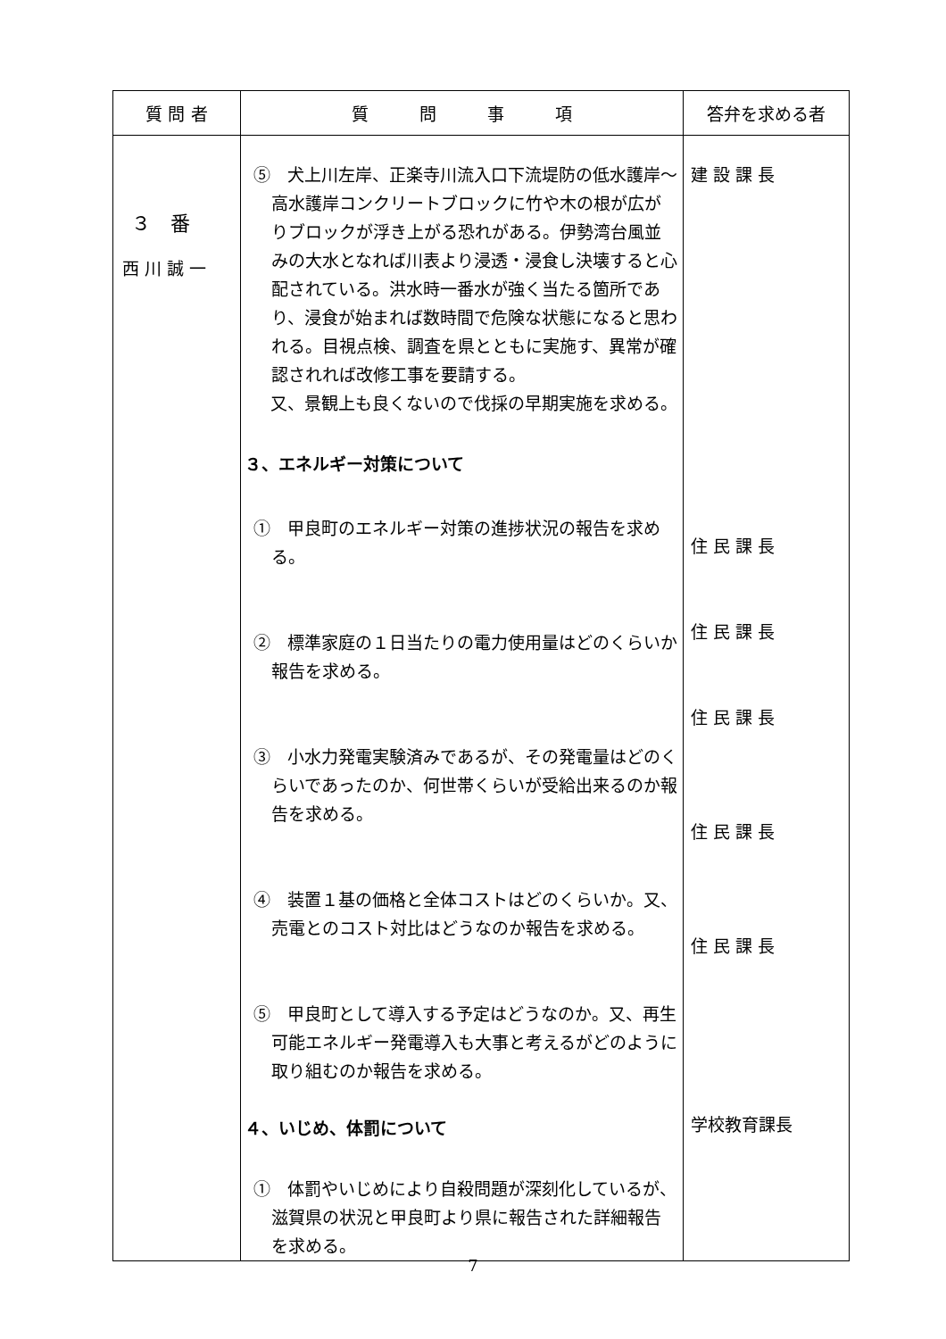| 質 問 者 | 質 問 事 項 | 答弁を求める者 |
| --- | --- | --- |
| ３ 番 西 川 誠 一 | ⑤ 犬上川左岸、正楽寺川流入口下流堤防の低水護岸～高水護岸コンクリートブロックに竹や木の根が広がりブロックが浮き上がる恐れがある。伊勢湾台風並みの大水となれば川表より浸透・浸食し決壊すると心配されている。洪水時一番水が強く当たる箇所であり、浸食が始まれば数時間で危険な状態になると思われる。目視点検、調査を県とともに実施す、異常が確認されれば改修工事を要請する。 又、景観上も良くないので伐採の早期実施を求める。 ３、エネルギー対策について ① 甲良町のエネルギー対策の進捗状況の報告を求める。 ② 標準家庭の１日当たりの電力使用量はどのくらいか報告を求める。 ③ 小水力発電実験済みであるが、その発電量はどのくらいであったのか、何世帯くらいが受給出来るのか報告を求める。 ④ 装置１基の価格と全体コストはどのくらいか。又、売電とのコスト対比はどうなのか報告を求める。 ⑤ 甲良町として導入する予定はどうなのか。又、再生可能エネルギー発電導入も大事と考えるがどのように取り組むのか報告を求める。 ４、いじめ、体罰について ① 体罰やいじめにより自殺問題が深刻化しているが、滋賀県の状況と甲良町より県に報告された詳細報告を求める。 | 建 設 課 長 住 民 課 長 住 民 課 長 住 民 課 長 住 民 課 長 住 民 課 長 学校教育課長 |
7